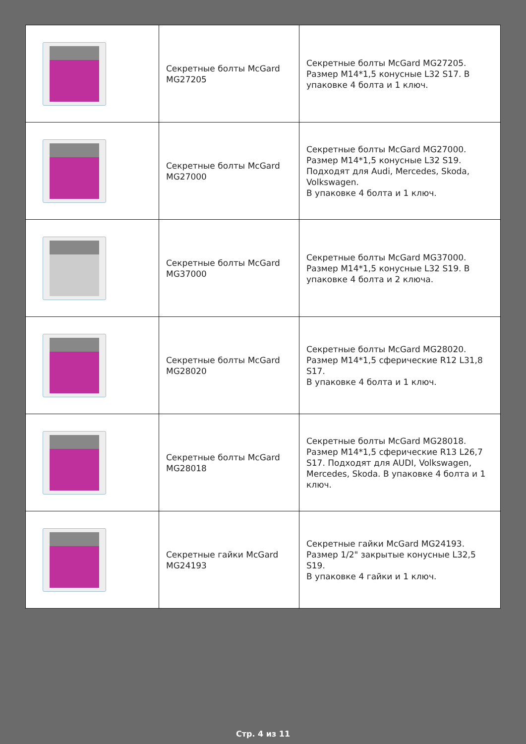| | Секретные болты McGard MG27205 | Секретные болты McGard MG27205. Размер M14*1,5 конусные L32 S17. В упаковке 4 болта и 1 ключ. |
| | Секретные болты McGard MG27000 | Секретные болты McGard MG27000. Размер M14*1,5 конусные L32 S19. Подходят для Audi, Mercedes, Skoda, Volkswagen. В упаковке 4 болта и 1 ключ. |
| | Секретные болты McGard MG37000 | Секретные болты McGard MG37000. Размер M14*1,5 конусные L32 S19. В упаковке 4 болта и 2 ключа. |
| | Секретные болты McGard MG28020 | Секретные болты McGard MG28020. Размер M14*1,5 сферические R12 L31,8 S17. В упаковке 4 болта и 1 ключ. |
| | Секретные болты McGard MG28018 | Секретные болты McGard MG28018. Размер M14*1,5 сферические R13 L26,7 S17. Подходят для AUDI, Volkswagen, Mercedes, Skoda. В упаковке 4 болта и 1 ключ. |
| | Секретные гайки McGard MG24193 | Секретные гайки McGard MG24193. Размер 1/2" закрытые конусные L32,5 S19. В упаковке 4 гайки и 1 ключ. |
Стр. 4 из 11